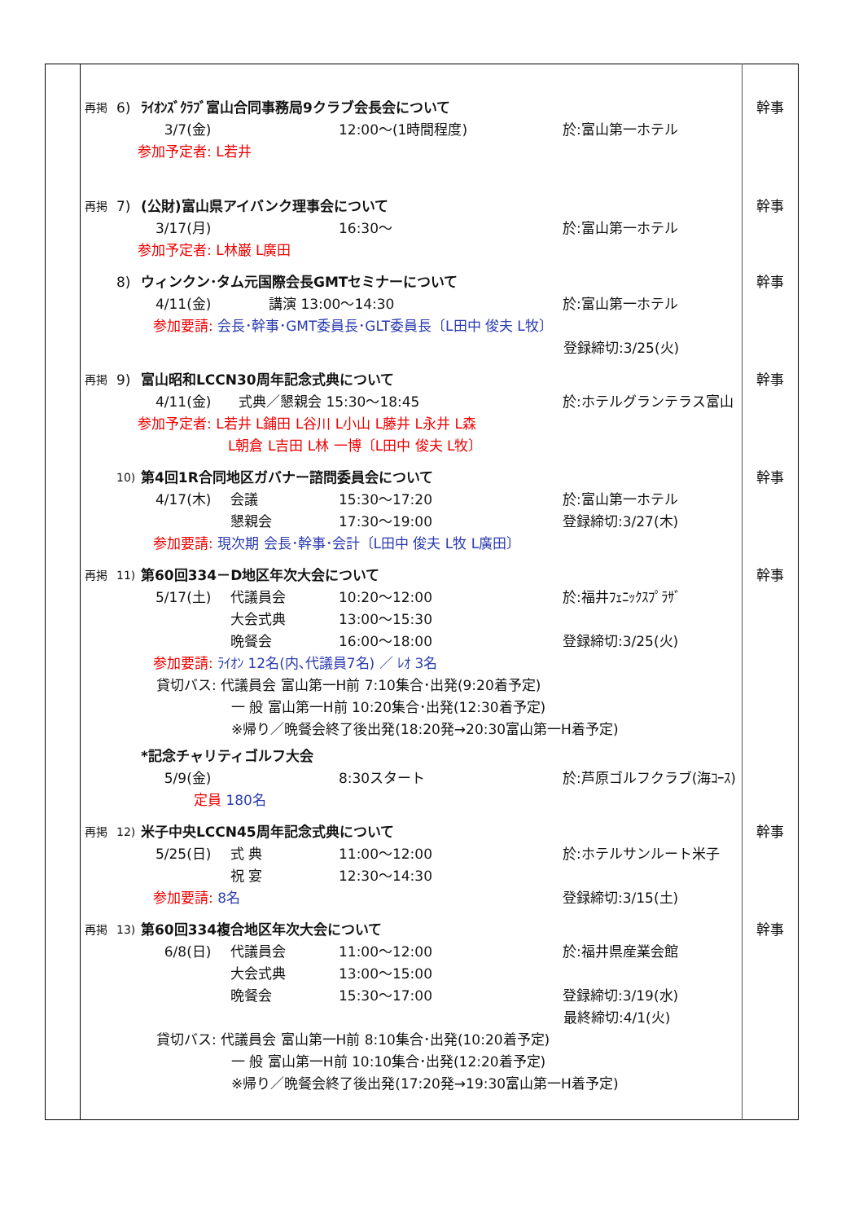| | 再掲 6) ﾗｲｵﾝｽﾞｸﾗﾌﾞ富山合同事務局9クラブ会長会について 3/7(金) 12:00～(1時間程度) 於:富山第一ホテル 参加予定者: L若井 | 幹事 |
| | 再掲 7) (公財)富山県アイバンク理事会について 3/17(月) 16:30～ 於:富山第一ホテル 参加予定者: L林巌 L廣田 | 幹事 |
| | 8) ウィンクン･タム元国際会長GMTセミナーについて 4/11(金) 講演 13:00～14:30 於:富山第一ホテル 参加要請: 会長･幹事･GMT委員長･GLT委員長〔L田中 俊夫 L牧〕 登録締切:3/25(火) | 幹事 |
| | 再掲 9) 富山昭和LCCN30周年記念式典について 4/11(金) 式典／懇親会 15:30～18:45 於:ホテルグランテラス富山 参加予定者: L若井 L鋪田 L谷川 L小山 L藤井 L永井 L森 L朝倉 L吉田 L林 一博〔L田中 俊夫 L牧〕 | 幹事 |
| | 10) 第4回1R合同地区ガバナー諮問委員会について 4/17(木) 会議 15:30～17:20 於:富山第一ホテル 懇親会 17:30～19:00 登録締切:3/27(木) 参加要請: 現次期 会長･幹事･会計〔L田中 俊夫 L牧 L廣田〕 | 幹事 |
| | 再掲 11) 第60回334－D地区年次大会について 5/17(土) 代議員会 10:20～12:00 於:福井ﾌｪﾆｯｸｽﾌﾟﾗｻﾞ 大会式典 13:00～15:30 晩餐会 16:00～18:00 登録締切:3/25(火) 参加要請: ﾗｲｵﾝ 12名(内､代議員7名) ／ ﾚｵ 3名 貸切バス: 代議員会 富山第一H前 7:10集合･出発(9:20着予定) 一 般 富山第一H前 10:20集合･出発(12:30着予定) ※帰り／晩餐会終了後出発(18:20発→20:30富山第一H着予定) *記念チャリティゴルフ大会 5/9(金) 8:30スタート 於:芦原ゴルフクラブ(海ｺｰｽ) 定員 180名 | 幹事 |
| | 再掲 12) 米子中央LCCN45周年記念式典について 5/25(日) 式 典 11:00～12:00 於:ホテルサンルート米子 祝 宴 12:30～14:30 参加要請: 8名 登録締切:3/15(土) | 幹事 |
| | 再掲 13) 第60回334複合地区年次大会について 6/8(日) 代議員会 11:00～12:00 於:福井県産業会館 大会式典 13:00～15:00 晩餐会 15:30～17:00 登録締切:3/19(水) 最終締切:4/1(火) 貸切バス: 代議員会 富山第一H前 8:10集合･出発(10:20着予定) 一 般 富山第一H前 10:10集合･出発(12:20着予定) ※帰り／晩餐会終了後出発(17:20発→19:30富山第一H着予定) | 幹事 |